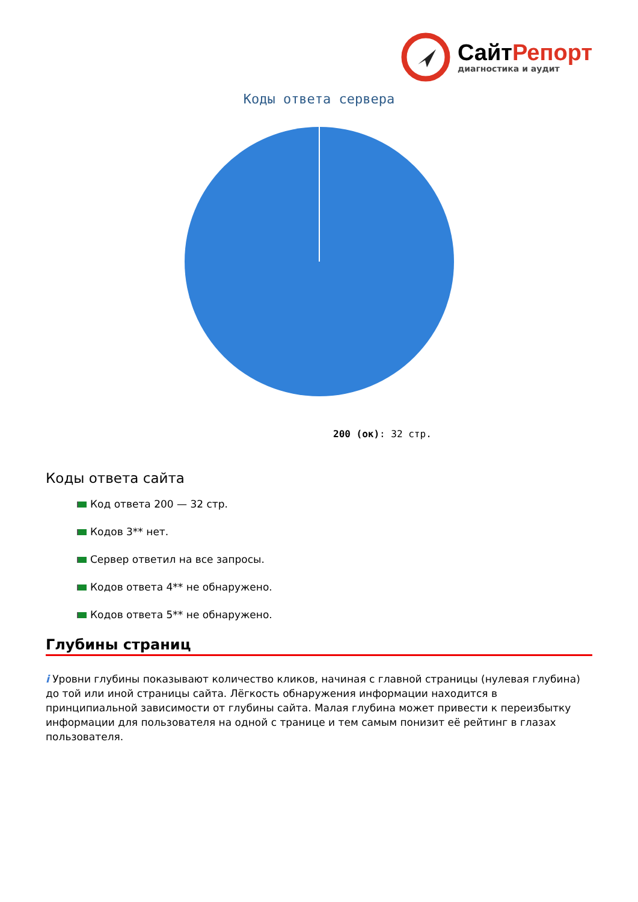СайтРепорт
диагностика и аудит
Коды ответа сервера
200 (ок): 32 стр.
Коды ответа сайта
Код ответа 200 — 32 стр.
Кодов 3** нет.
Сервер ответил на все запросы.
Кодов ответа 4** не обнаружено.
Кодов ответа 5** не обнаружено.
Глубины страниц
i Уровни глубины показывают количество кликов, начиная с главной страницы (нулевая глубина) до той или иной страницы сайта. Лёгкость обнаружения информации находится в принципиальной зависимости от глубины сайта. Малая глубина может привести к переизбытку информации для пользователя на одной с транице и тем самым понизит её рейтинг в глазах пользователя.